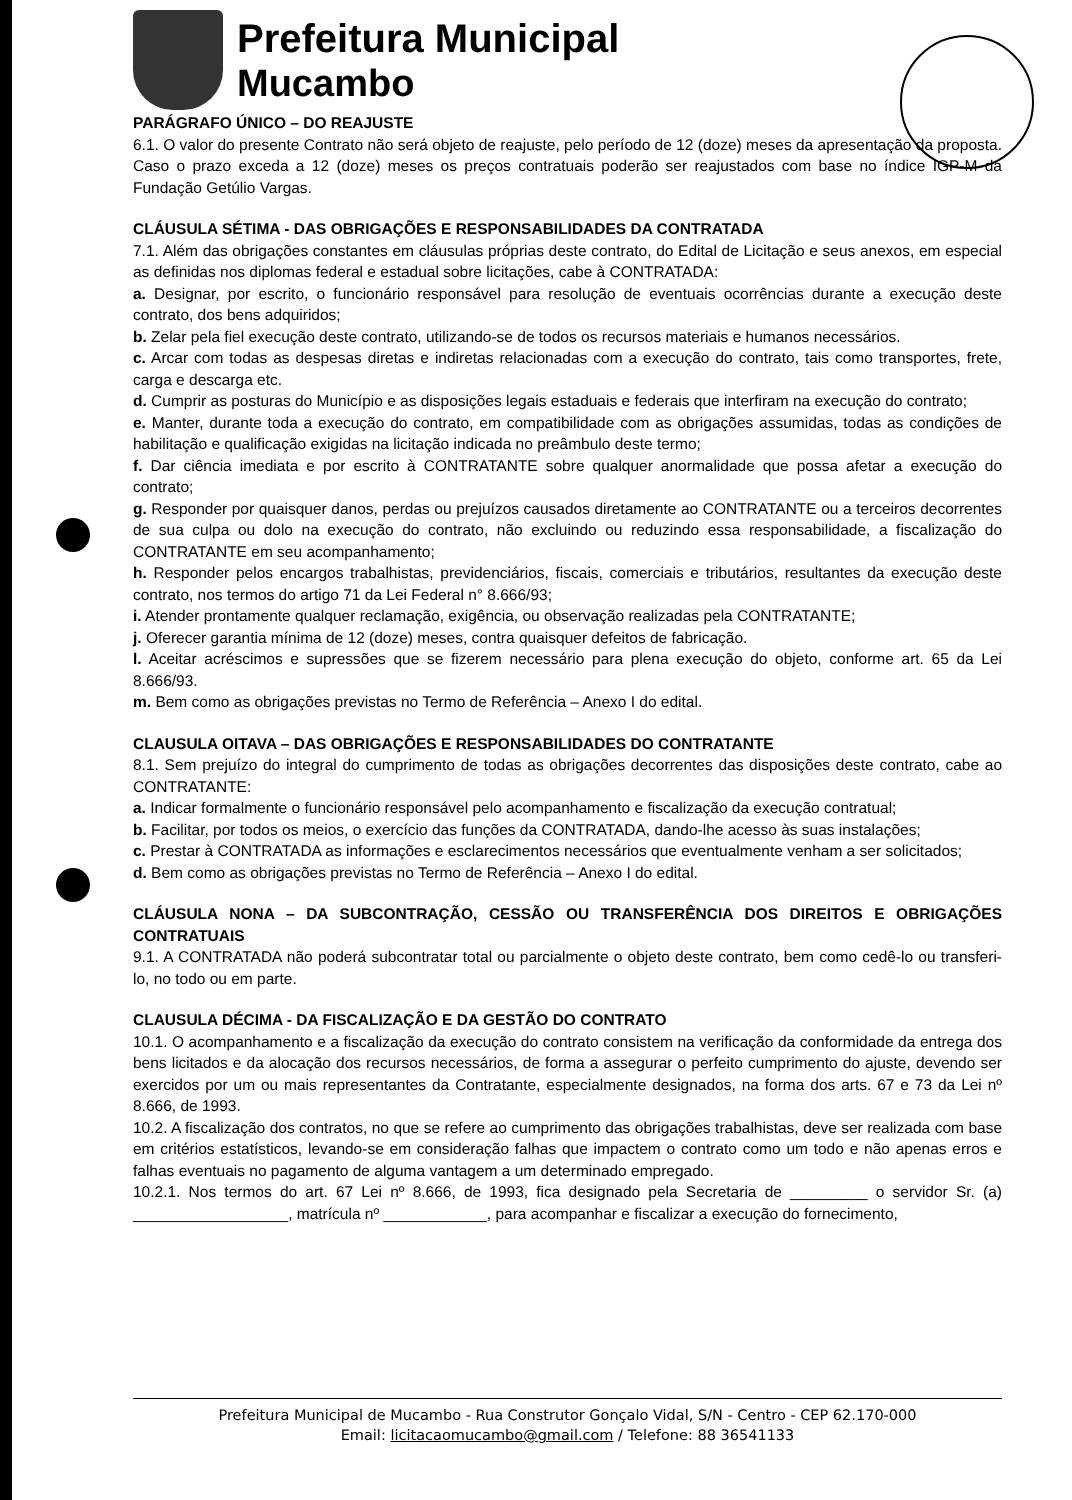Prefeitura Municipal
Mucambo
PARÁGRAFO ÚNICO – DO REAJUSTE
6.1. O valor do presente Contrato não será objeto de reajuste, pelo período de 12 (doze) meses da apresentação da proposta. Caso o prazo exceda a 12 (doze) meses os preços contratuais poderão ser reajustados com base no índice IGP-M da Fundação Getúlio Vargas.
CLÁUSULA SÉTIMA - DAS OBRIGAÇÕES E RESPONSABILIDADES DA CONTRATADA
7.1. Além das obrigações constantes em cláusulas próprias deste contrato, do Edital de Licitação e seus anexos, em especial as definidas nos diplomas federal e estadual sobre licitações, cabe à CONTRATADA:
a. Designar, por escrito, o funcionário responsável para resolução de eventuais ocorrências durante a execução deste contrato, dos bens adquiridos;
b. Zelar pela fiel execução deste contrato, utilizando-se de todos os recursos materiais e humanos necessários.
c. Arcar com todas as despesas diretas e indiretas relacionadas com a execução do contrato, tais como transportes, frete, carga e descarga etc.
d. Cumprir as posturas do Município e as disposições legais estaduais e federais que interfiram na execução do contrato;
e. Manter, durante toda a execução do contrato, em compatibilidade com as obrigações assumidas, todas as condições de habilitação e qualificação exigidas na licitação indicada no preâmbulo deste termo;
f. Dar ciência imediata e por escrito à CONTRATANTE sobre qualquer anormalidade que possa afetar a execução do contrato;
g. Responder por quaisquer danos, perdas ou prejuízos causados diretamente ao CONTRATANTE ou a terceiros decorrentes de sua culpa ou dolo na execução do contrato, não excluindo ou reduzindo essa responsabilidade, a fiscalização do CONTRATANTE em seu acompanhamento;
h. Responder pelos encargos trabalhistas, previdenciários, fiscais, comerciais e tributários, resultantes da execução deste contrato, nos termos do artigo 71 da Lei Federal n° 8.666/93;
i. Atender prontamente qualquer reclamação, exigência, ou observação realizadas pela CONTRATANTE;
j. Oferecer garantia mínima de 12 (doze) meses, contra quaisquer defeitos de fabricação.
l. Aceitar acréscimos e supressões que se fizerem necessário para plena execução do objeto, conforme art. 65 da Lei 8.666/93.
m. Bem como as obrigações previstas no Termo de Referência – Anexo I do edital.
CLAUSULA OITAVA – DAS OBRIGAÇÕES E RESPONSABILIDADES DO CONTRATANTE
8.1. Sem prejuízo do integral do cumprimento de todas as obrigações decorrentes das disposições deste contrato, cabe ao CONTRATANTE:
a. Indicar formalmente o funcionário responsável pelo acompanhamento e fiscalização da execução contratual;
b. Facilitar, por todos os meios, o exercício das funções da CONTRATADA, dando-lhe acesso às suas instalações;
c. Prestar à CONTRATADA as informações e esclarecimentos necessários que eventualmente venham a ser solicitados;
d. Bem como as obrigações previstas no Termo de Referência – Anexo I do edital.
CLÁUSULA NONA – DA SUBCONTRAÇÃO, CESSÃO OU TRANSFERÊNCIA DOS DIREITOS E OBRIGAÇÕES CONTRATUAIS
9.1. A CONTRATADA não poderá subcontratar total ou parcialmente o objeto deste contrato, bem como cedê-lo ou transferi-lo, no todo ou em parte.
CLAUSULA DÉCIMA - DA FISCALIZAÇÃO E DA GESTÃO DO CONTRATO
10.1. O acompanhamento e a fiscalização da execução do contrato consistem na verificação da conformidade da entrega dos bens licitados e da alocação dos recursos necessários, de forma a assegurar o perfeito cumprimento do ajuste, devendo ser exercidos por um ou mais representantes da Contratante, especialmente designados, na forma dos arts. 67 e 73 da Lei nº 8.666, de 1993.
10.2. A fiscalização dos contratos, no que se refere ao cumprimento das obrigações trabalhistas, deve ser realizada com base em critérios estatísticos, levando-se em consideração falhas que impactem o contrato como um todo e não apenas erros e falhas eventuais no pagamento de alguma vantagem a um determinado empregado.
10.2.1. Nos termos do art. 67 Lei nº 8.666, de 1993, fica designado pela Secretaria de _________ o servidor Sr. (a) __________________, matrícula nº ____________, para acompanhar e fiscalizar a execução do fornecimento,
Prefeitura Municipal de Mucambo - Rua Construtor Gonçalo Vidal, S/N - Centro - CEP 62.170-000
Email: licitacaomucambo@gmail.com / Telefone: 88 36541133